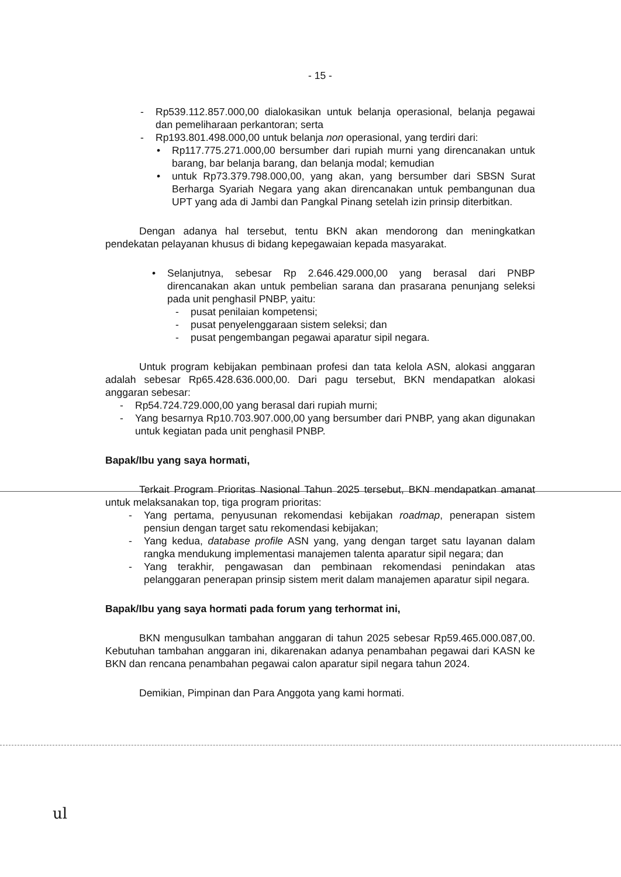- 15 -
- Rp539.112.857.000,00 dialokasikan untuk belanja operasional, belanja pegawai dan pemeliharaan perkantoran; serta
- Rp193.801.498.000,00 untuk belanja non operasional, yang terdiri dari:
• Rp117.775.271.000,00 bersumber dari rupiah murni yang direncanakan untuk barang, bar belanja barang, dan belanja modal; kemudian
• untuk Rp73.379.798.000,00, yang akan, yang bersumber dari SBSN Surat Berharga Syariah Negara yang akan direncanakan untuk pembangunan dua UPT yang ada di Jambi dan Pangkal Pinang setelah izin prinsip diterbitkan.
Dengan adanya hal tersebut, tentu BKN akan mendorong dan meningkatkan pendekatan pelayanan khusus di bidang kepegawaian kepada masyarakat.
• Selanjutnya, sebesar Rp 2.646.429.000,00 yang berasal dari PNBP direncanakan akan untuk pembelian sarana dan prasarana penunjang seleksi pada unit penghasil PNBP, yaitu:
- pusat penilaian kompetensi;
- pusat penyelenggaraan sistem seleksi; dan
- pusat pengembangan pegawai aparatur sipil negara.
Untuk program kebijakan pembinaan profesi dan tata kelola ASN, alokasi anggaran adalah sebesar Rp65.428.636.000,00. Dari pagu tersebut, BKN mendapatkan alokasi anggaran sebesar:
- Rp54.724.729.000,00 yang berasal dari rupiah murni;
- Yang besarnya Rp10.703.907.000,00 yang bersumber dari PNBP, yang akan digunakan untuk kegiatan pada unit penghasil PNBP.
Bapak/Ibu yang saya hormati,
Terkait Program Prioritas Nasional Tahun 2025 tersebut, BKN mendapatkan amanat untuk melaksanakan top, tiga program prioritas:
- Yang pertama, penyusunan rekomendasi kebijakan roadmap, penerapan sistem pensiun dengan target satu rekomendasi kebijakan;
- Yang kedua, database profile ASN yang, yang dengan target satu layanan dalam rangka mendukung implementasi manajemen talenta aparatur sipil negara; dan
- Yang terakhir, pengawasan dan pembinaan rekomendasi penindakan atas pelanggaran penerapan prinsip sistem merit dalam manajemen aparatur sipil negara.
Bapak/Ibu yang saya hormati pada forum yang terhormat ini,
BKN mengusulkan tambahan anggaran di tahun 2025 sebesar Rp59.465.000.087,00. Kebutuhan tambahan anggaran ini, dikarenakan adanya penambahan pegawai dari KASN ke BKN dan rencana penambahan pegawai calon aparatur sipil negara tahun 2024.
Demikian, Pimpinan dan Para Anggota yang kami hormati.
ul